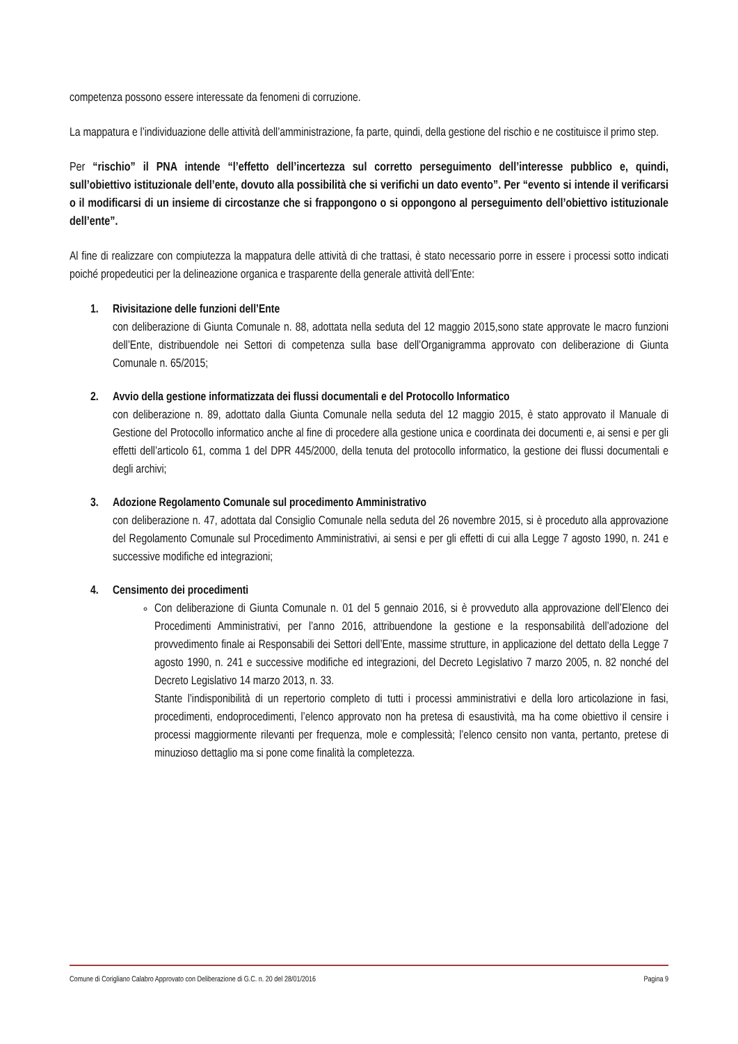competenza possono essere interessate da fenomeni di corruzione.
La mappatura e l’individuazione delle attività dell’amministrazione, fa parte, quindi, della gestione del rischio e ne costituisce il primo step.
Per “rischio” il PNA intende “l’effetto dell’incertezza sul corretto perseguimento dell’interesse pubblico e, quindi, sull’obiettivo istituzionale dell’ente, dovuto alla possibilità che si verifichi un dato evento”. Per “evento si intende il verificarsi o il modificarsi di un insieme di circostanze che si frappongono o si oppongono al perseguimento dell’obiettivo istituzionale dell’ente”.
Al fine di realizzare con compiutezza la mappatura delle attività di che trattasi, è stato necessario porre in essere i processi sotto indicati poiché propedeutici per la delineazione organica e trasparente della generale attività dell’Ente:
1. Rivisitazione delle funzioni dell’Ente
con deliberazione di Giunta Comunale n. 88, adottata nella seduta del 12 maggio 2015,sono state approvate le macro funzioni dell’Ente, distribuendole nei Settori di competenza sulla base dell’Organigramma approvato con deliberazione di Giunta Comunale n. 65/2015;
2. Avvio della gestione informatizzata dei flussi documentali e del Protocollo Informatico
con deliberazione n. 89, adottato dalla Giunta Comunale nella seduta del 12 maggio 2015, è stato approvato il Manuale di Gestione del Protocollo informatico anche al fine di procedere alla gestione unica e coordinata dei documenti e, ai sensi e per gli effetti dell’articolo 61, comma 1 del DPR 445/2000, della tenuta del protocollo informatico, la gestione dei flussi documentali e degli archivi;
3. Adozione Regolamento Comunale sul procedimento Amministrativo
con deliberazione n. 47, adottata dal Consiglio Comunale nella seduta del 26 novembre 2015, si è proceduto alla approvazione del Regolamento Comunale sul Procedimento Amministrativi, ai sensi e per gli effetti di cui alla Legge 7 agosto 1990, n. 241 e successive modifiche ed integrazioni;
4. Censimento dei procedimenti
Con deliberazione di Giunta Comunale n. 01 del 5 gennaio 2016, si è provveduto alla approvazione dell’Elenco dei Procedimenti Amministrativi, per l’anno 2016, attribuendone la gestione e la responsabilità dell’adozione del provvedimento finale ai Responsabili dei Settori dell’Ente, massime strutture, in applicazione del dettato della Legge 7 agosto 1990, n. 241 e successive modifiche ed integrazioni, del Decreto Legislativo 7 marzo 2005, n. 82 nonché del Decreto Legislativo 14 marzo 2013, n. 33.
Stante l’indisponibilità di un repertorio completo di tutti i processi amministrativi e della loro articolazione in fasi, procedimenti, endoprocedimenti, l’elenco approvato non ha pretesa di esaustività, ma ha come obiettivo il censire i processi maggiormente rilevanti per frequenza, mole e complessità; l’elenco censito non vanta, pertanto, pretese di minuzioso dettaglio ma si pone come finalità la completezza.
Comune di Corigliano Calabro Approvato con Deliberazione di G.C. n. 20 del 28/01/2016 Pagina 9